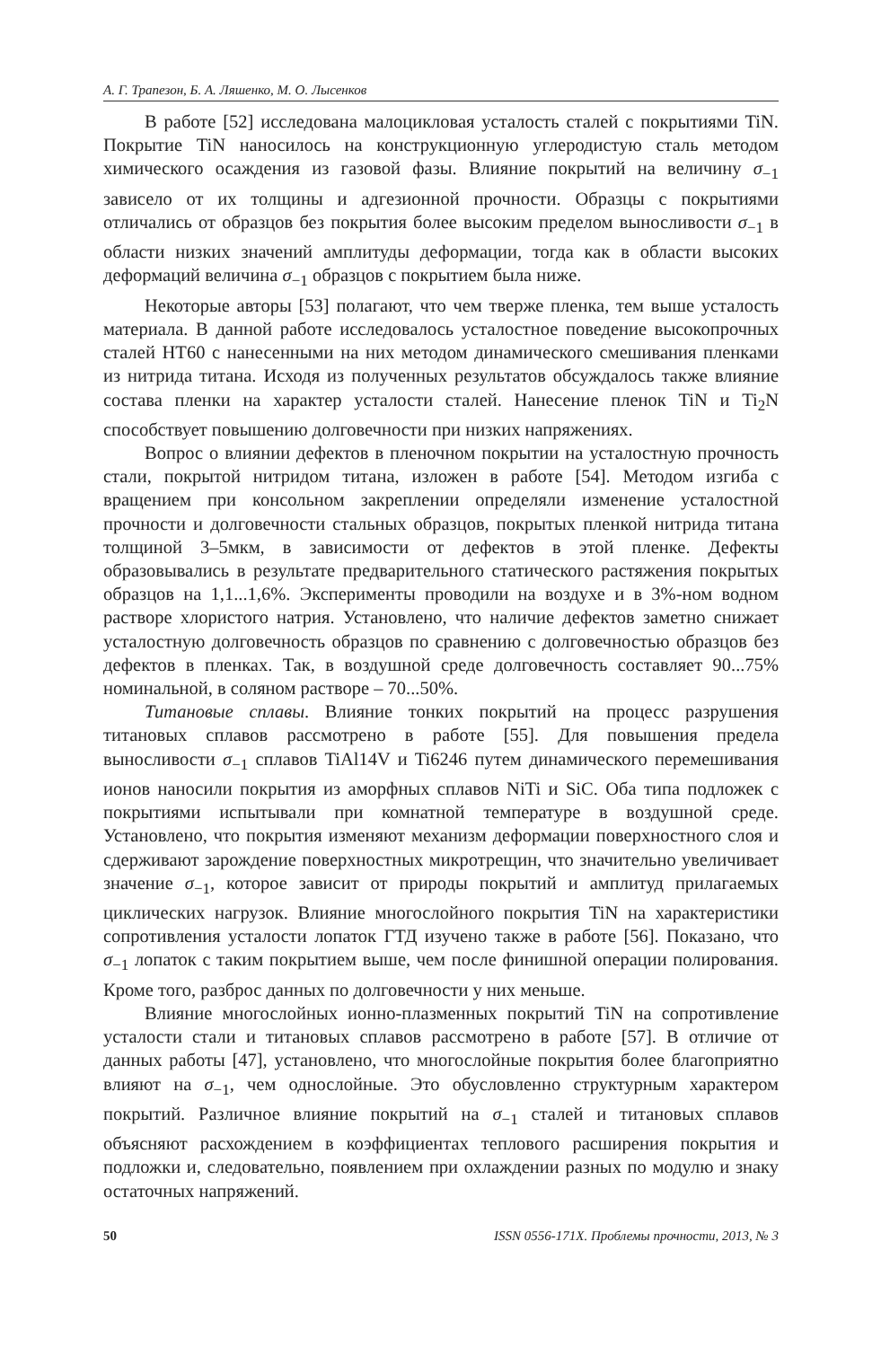А. Г. Трапезон, Б. А. Ляшенко, М. О. Лысенков
В работе [52] исследована малоцикловая усталость сталей с покрытиями TiN. Покрытие TiN наносилось на конструкционную углеродистую сталь методом химического осаждения из газовой фазы. Влияние покрытий на величину σ<sub>−1</sub> зависело от их толщины и адгезионной прочности. Образцы с покрытиями отличались от образцов без покрытия более высоким пределом выносливости σ<sub>−1</sub> в области низких значений амплитуды деформации, тогда как в области высоких деформаций величина σ<sub>−1</sub> образцов с покрытием была ниже.
Некоторые авторы [53] полагают, что чем тверже пленка, тем выше усталость материала. В данной работе исследовалось усталостное поведение высокопрочных сталей НТ60 с нанесенными на них методом динамического смешивания пленками из нитрида титана. Исходя из полученных результатов обсуждалось также влияние состава пленки на характер усталости сталей. Нанесение пленок TiN и Ti<sub>2</sub>N способствует повышению долговечности при низких напряжениях.
Вопрос о влиянии дефектов в пленочном покрытии на усталостную прочность стали, покрытой нитридом титана, изложен в работе [54]. Методом изгиба с вращением при консольном закреплении определяли изменение усталостной прочности и долговечности стальных образцов, покрытых пленкой нитрида титана толщиной 3–5мкм, в зависимости от дефектов в этой пленке. Дефекты образовывались в результате предварительного статического растяжения покрытых образцов на 1,1...1,6%. Эксперименты проводили на воздухе и в 3%-ном водном растворе хлористого натрия. Установлено, что наличие дефектов заметно снижает усталостную долговечность образцов по сравнению с долговечностью образцов без дефектов в пленках. Так, в воздушной среде долговечность составляет 90...75% номинальной, в соляном растворе – 70...50%.
Титановые сплавы. Влияние тонких покрытий на процесс разрушения титановых сплавов рассмотрено в работе [55]. Для повышения предела выносливости σ<sub>−1</sub> сплавов TiAl14V и Ti6246 путем динамического перемешивания ионов наносили покрытия из аморфных сплавов NiTi и SiC. Оба типа подложек с покрытиями испытывали при комнатной температуре в воздушной среде. Установлено, что покрытия изменяют механизм деформации поверхностного слоя и сдерживают зарождение поверхностных микротрещин, что значительно увеличивает значение σ<sub>−1</sub>, которое зависит от природы покрытий и амплитуд прилагаемых циклических нагрузок. Влияние многослойного покрытия TiN на характеристики сопротивления усталости лопаток ГТД изучено также в работе [56]. Показано, что σ<sub>−1</sub> лопаток с таким покрытием выше, чем после финишной операции полирования. Кроме того, разброс данных по долговечности у них меньше.
Влияние многослойных ионно-плазменных покрытий TiN на сопротивление усталости стали и титановых сплавов рассмотрено в работе [57]. В отличие от данных работы [47], установлено, что многослойные покрытия более благоприятно влияют на σ<sub>−1</sub>, чем однослойные. Это обусловленно структурным характером покрытий. Различное влияние покрытий на σ<sub>−1</sub> сталей и титановых сплавов объясняют расхождением в коэффициентах теплового расширения покрытия и подложки и, следовательно, появлением при охлаждении разных по модулю и знаку остаточных напряжений.
50 ISSN 0556-171X. Проблемы прочности, 2013, № 3